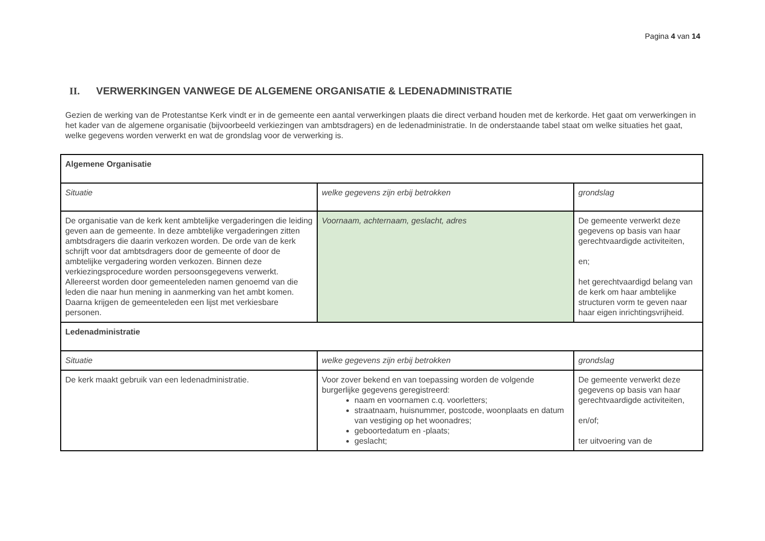Pagina 4 van 14
II. VERWERKINGEN VANWEGE DE ALGEMENE ORGANISATIE & LEDENADMINISTRATIE
Gezien de werking van de Protestantse Kerk vindt er in de gemeente een aantal verwerkingen plaats die direct verband houden met de kerkorde. Het gaat om verwerkingen in het kader van de algemene organisatie (bijvoorbeeld verkiezingen van ambtsdragers) en de ledenadministratie. In de onderstaande tabel staat om welke situaties het gaat, welke gegevens worden verwerkt en wat de grondslag voor de verwerking is.
| Algemene Organisatie | | |
| Situatie | welke gegevens zijn erbij betrokken | grondslag |
| De organisatie van de kerk kent ambtelijke vergaderingen die leiding geven aan de gemeente. In deze ambtelijke vergaderingen zitten ambtsdragers die daarin verkozen worden. De orde van de kerk schrijft voor dat ambtsdragers door de gemeente of door de ambtelijke vergadering worden verkozen. Binnen deze verkiezingsprocedure worden persoonsgegevens verwerkt. Allereerst worden door gemeenteleden namen genoemd van die leden die naar hun mening in aanmerking van het ambt komen. Daarna krijgen de gemeenteleden een lijst met verkiesbare personen. | Voornaam, achternaam, geslacht, adres | De gemeente verwerkt deze gegevens op basis van haar gerechtvaardigde activiteiten, en; het gerechtvaardigd belang van de kerk om haar ambtelijke structuren vorm te geven naar haar eigen inrichtingsvrijheid. |
| Ledenadministratie | | |
| Situatie | welke gegevens zijn erbij betrokken | grondslag |
| De kerk maakt gebruik van een ledenadministratie. | Voor zover bekend en van toepassing worden de volgende burgerlijke gegevens geregistreerd: naam en voornamen c.q. voorletters; straatnaam, huisnummer, postcode, woonplaats en datum van vestiging op het woonadres; geboortedatum en -plaats; geslacht; | De gemeente verwerkt deze gegevens op basis van haar gerechtvaardigde activiteiten, en/of; ter uitvoering van de |